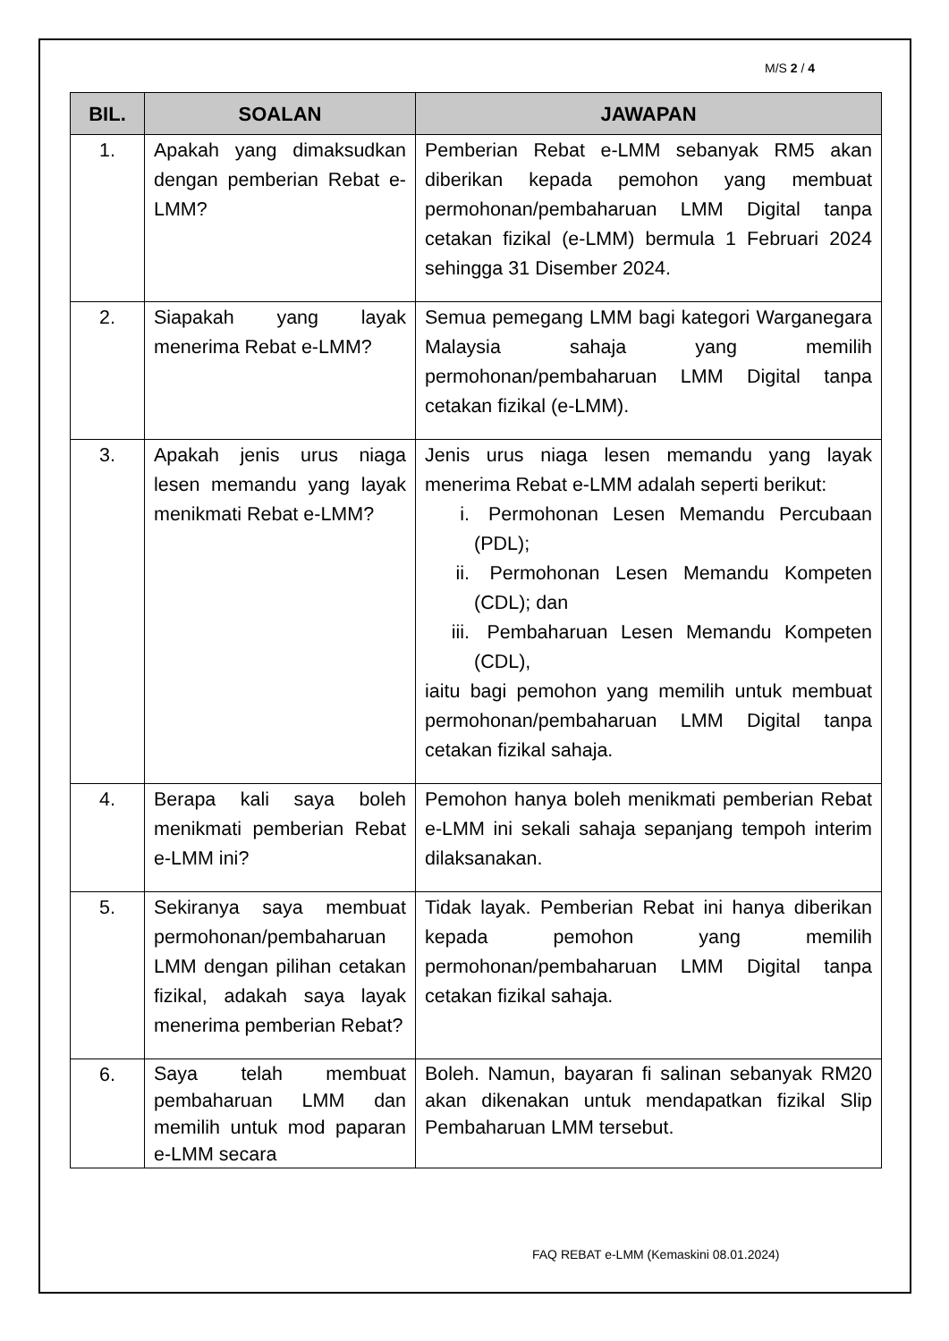M/S 2 / 4
| BIL. | SOALAN | JAWAPAN |
| --- | --- | --- |
| 1. | Apakah yang dimaksudkan dengan pemberian Rebat e-LMM? | Pemberian Rebat e-LMM sebanyak RM5 akan diberikan kepada pemohon yang membuat permohonan/pembaharuan LMM Digital tanpa cetakan fizikal (e-LMM) bermula 1 Februari 2024 sehingga 31 Disember 2024. |
| 2. | Siapakah yang layak menerima Rebat e-LMM? | Semua pemegang LMM bagi kategori Warganegara Malaysia sahaja yang memilih permohonan/pembaharuan LMM Digital tanpa cetakan fizikal (e-LMM). |
| 3. | Apakah jenis urus niaga lesen memandu yang layak menikmati Rebat e-LMM? | Jenis urus niaga lesen memandu yang layak menerima Rebat e-LMM adalah seperti berikut: i. Permohonan Lesen Memandu Percubaan (PDL); ii. Permohonan Lesen Memandu Kompeten (CDL); dan iii. Pembaharuan Lesen Memandu Kompeten (CDL), iaitu bagi pemohon yang memilih untuk membuat permohonan/pembaharuan LMM Digital tanpa cetakan fizikal sahaja. |
| 4. | Berapa kali saya boleh menikmati pemberian Rebat e-LMM ini? | Pemohon hanya boleh menikmati pemberian Rebat e-LMM ini sekali sahaja sepanjang tempoh interim dilaksanakan. |
| 5. | Sekiranya saya membuat permohonan/pembaharuan LMM dengan pilihan cetakan fizikal, adakah saya layak menerima pemberian Rebat? | Tidak layak. Pemberian Rebat ini hanya diberikan kepada pemohon yang memilih permohonan/pembaharuan LMM Digital tanpa cetakan fizikal sahaja. |
| 6. | Saya telah membuat pembaharuan LMM dan memilih untuk mod paparan e-LMM secara | Boleh. Namun, bayaran fi salinan sebanyak RM20 akan dikenakan untuk mendapatkan fizikal Slip Pembaharuan LMM tersebut. |
FAQ REBAT e-LMM (Kemaskini 08.01.2024)